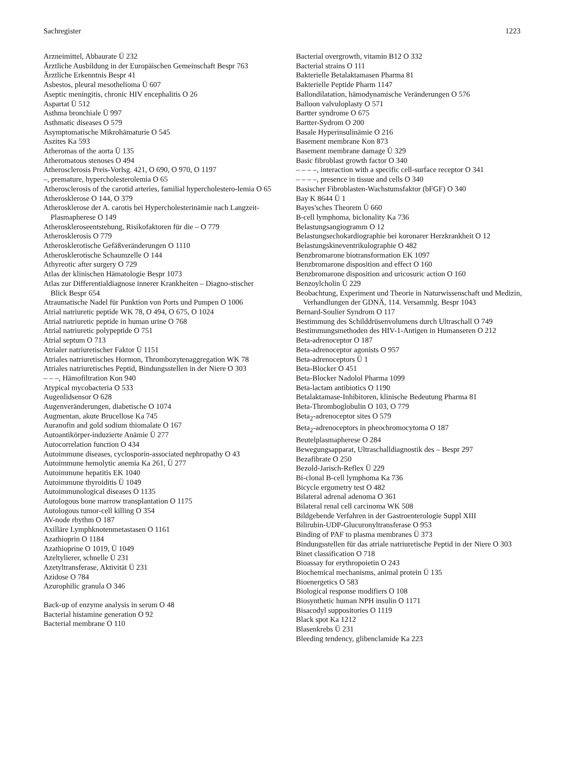Sachregister 1223
Arzneimittel, Abbaurate Ü 232
Ärztliche Ausbildung in der Europäischen Gemeinschaft Bespr 763
Ärztliche Erkenntnis Bespr 41
Asbestos, pleural mesothelioma Ü 607
Aseptic meningitis, chronic HIV encephalitis O 26
Aspartat Ü 512
Asthma bronchiale Ü 997
Asthmatic diseases O 579
Asymptomatische Mikrohämaturie O 545
Aszites Ka 593
Atheromas of the aorta Ü 135
Atheromatous stenoses O 494
Atherosclerosis Preis-Vorlsg. 421, O 690, O 970, O 1197
–, premature, hypercholesterolemia O 65
Atherosclerosis of the carotid arteries, familial hypercholestero-lemia O 65
Atherosklerose O 144, O 379
Atherosklerose der A. carotis bei Hypercholesterinämie nach Langzeit-Plasmapherese O 149
Atheroskleroseentstehung, Risikofaktoren für die – O 779
Atherosklerosis O 779
Atherosklerotische Gefäßveränderungen O 1110
Atherosklerotische Schaumzelle O 144
Athyreotic after surgery O 729
Atlas der klinischen Hämatologie Bespr 1073
Atlas zur Differentialdiagnose innerer Krankheiten – Diagno-stischer Blick Bespr 654
Atraumatische Nadel für Punktion von Ports und Pumpen O 1006
Atrial natriuretic peptide WK 78, O 494, O 675, O 1024
Atrial natriuretic peptide in human urine O 768
Atrial natriuretic polypeptide O 751
Atrial septum O 713
Atrialer natriuretischer Faktor Ü 1151
Atriales natriuretisches Hormon, Thrombozytenaggregation WK 78
Atriales natriuretisches Peptid, Bindungsstellen in der Niere O 303
– – –, Hämofiltration Kon 940
Atypical mycobacteria O 533
Augenlidsensor O 628
Augenveränderungen, diabetische O 1074
Augmentan, akute Brucellose Ka 745
Auranofin and gold sodium thiomalate O 167
Autoantikörper-induzierte Anämie Ü 277
Autocorrelation function O 434
Autoimmune diseases, cyclosporin-associated nephropathy O 43
Autoimmune hemolytic anemia Ka 261, Ü 277
Autoimmune hepatitis EK 1040
Autoimmune thyroiditis Ü 1049
Autoimmunological diseases O 1135
Autologous bone marrow transplantation O 1175
Autologous tumor-cell killing O 354
AV-node rhythm O 187
Axilläre Lymphknotenmetastasen O 1161
Azathioprin O 1184
Azathioprine O 1019, Ü 1049
Azeltylierer, schnelle Ü 231
Azetyltransferase, Aktivität Ü 231
Azidose O 784
Azurophilic granula O 346
Back-up of enzyme analysis in serum O 48
Bacterial histamine generation O 92
Bacterial membrane O 110
Bacterial overgrowth, vitamin B12 O 332
Bacterial strains O 111
Bakterielle Betalaktamasen Pharma 81
Bakterielle Peptide Pharm 1147
Ballondilatation, hämodynamische Veränderungen O 576
Balloon valvuloplasty O 571
Bartter syndrome O 675
Bartter-Sydrom O 200
Basale Hyperinsulinämie O 216
Basement membrane Kon 873
Basement membrane damage Ü 329
Basic fibroblast growth factor O 340
– – – –, interaction with a specific cell-surface receptor O 341
– – – –, presence in tissue and cells O 340
Basischer Fibroblasten-Wachstumsfaktor (bFGF) O 340
Bay K 8644 Ü 1
Bayes'sches Theorem Ü 660
B-cell lymphoma, biclonality Ka 736
Belastungsangiogramm O 12
Belastungsechokardiographie bei koronarer Herzkrankheit O 12
Belastungskineventrikulographie O 482
Benzbromarone biotransformation EK 1097
Benzbromarone disposition and effect O 160
Benzbromarone disposition and uricosuric action O 160
Benzoylcholin Ü 229
Beobachtung, Experiment und Theorie in Naturwissenschaft und Medizin, Verhandlungen der GDNÄ, 114. Versammlg. Bespr 1043
Bernard-Soulier Syndrom O 117
Bestimmung des Schilddrüsenvolumens durch Ultraschall O 749
Bestimmungsmethoden des HIV-1-Antigen in Humanseren O 212
Beta-adrenoceptor O 187
Beta-adrenoceptor agonists O 957
Beta-adrenoceptors Ü 1
Beta-Blocker O 451
Beta-Blocker Nadolol Pharma 1099
Beta-lactam antibiotics O 1190
Betalaktamase-Inhibitoren, klinische Bedeutung Pharma 81
Beta-Thromboglobulin O 103, O 779
Beta<sub>2</sub>-adrenoceptor sites O 579
Beta<sub>2</sub>-adrenoceptors in pheochromocytoma O 187
Beutelplasmapherese O 284
Bewegungsapparat, Ultraschalldiagnostik des – Bespr 297
Bezafibrate O 250
Bezold-Jarisch-Reflex Ü 229
Bi-clonal B-cell lymphoma Ka 736
Bicycle ergometry test O 482
Bilateral adrenal adenoma O 361
Bilateral renal cell carcinoma WK 508
Bildgebende Verfahren in der Gastroenterologie Suppl XIII
Bilirubin-UDP-Glucuronyltransferase O 953
Binding of PAF to plasma membranes Ü 373
Bindungsstellen für das atriale natriuretische Peptid in der Niere O 303
Binet classification O 718
Bioassay for erythropoietin O 243
Biochemical mechanisms, animal protein Ü 135
Bioenergetics O 583
Biological response modifiers O 108
Biosynthetic human NPH insulin O 1171
Bisacodyl suppositories O 1119
Black spot Ka 1212
Blasenkrebs Ü 231
Bleeding tendency, glibenclamide Ka 223